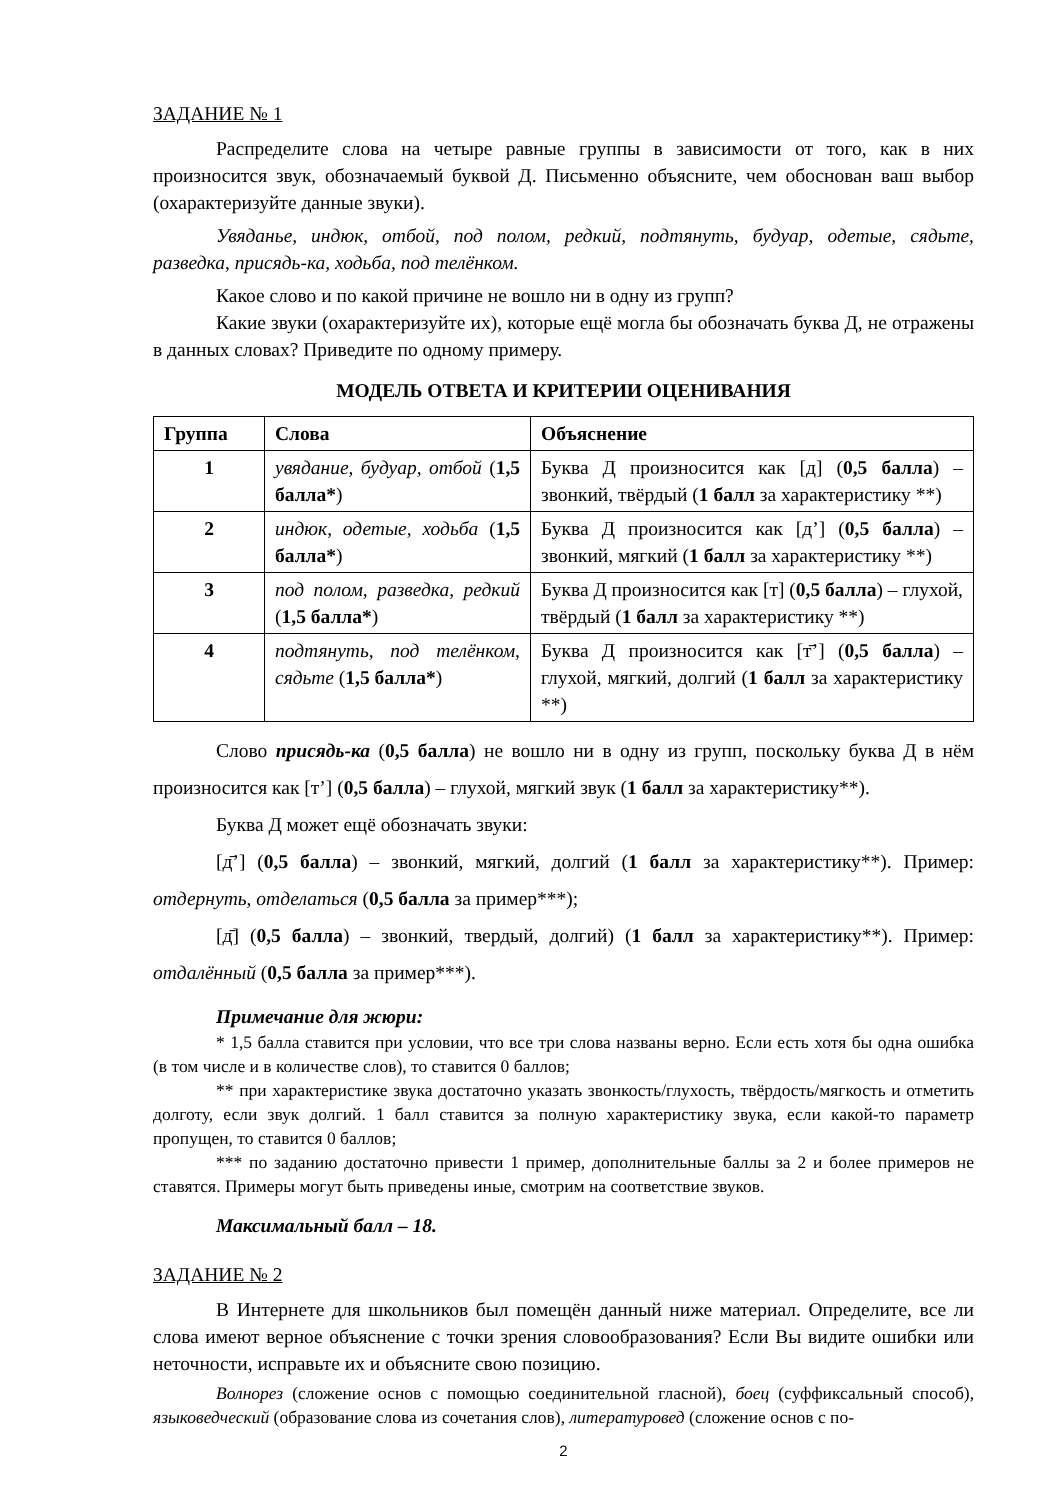ЗАДАНИЕ № 1
Распределите слова на четыре равные группы в зависимости от того, как в них произносится звук, обозначаемый буквой Д. Письменно объясните, чем обоснован ваш выбор (охарактеризуйте данные звуки).
Увяданье, индюк, отбой, под полом, редкий, подтянуть, будуар, одетые, сядьте, разведка, присядь-ка, ходьба, под телёнком.
Какое слово и по какой причине не вошло ни в одну из групп?
Какие звуки (охарактеризуйте их), которые ещё могла бы обозначать буква Д, не отражены в данных словах? Приведите по одному примеру.
МОДЕЛЬ ОТВЕТА И КРИТЕРИИ ОЦЕНИВАНИЯ
| Группа | Слова | Объяснение |
| --- | --- | --- |
| 1 | увядание, будуар, отбой ( 1,5 балла* ) | Буква Д произносится как [д] ( 0,5 балла ) – звонкий, твёрдый ( 1 балл за характеристику **) |
| 2 | индюк, одетые, ходьба ( 1,5 балла* ) | Буква Д произносится как [д’] ( 0,5 балла ) – звонкий, мягкий ( 1 балл за характеристику **) |
| 3 | под полом, разведка, редкий ( 1,5 балла* ) | Буква Д произносится как [т] ( 0,5 балла ) – глухой, твёрдый ( 1 балл за характеристику **) |
| 4 | подтянуть, под телёнком, сядьте ( 1,5 балла* ) | Буква Д произносится как [т̄’] ( 0,5 балла ) – глухой, мягкий, долгий ( 1 балл за характеристику **) |
Слово присядь-ка (0,5 балла) не вошло ни в одну из групп, поскольку буква Д в нём произносится как [т’] (0,5 балла) – глухой, мягкий звук (1 балл за характеристику**).
Буква Д может ещё обозначать звуки:
[д̄’] (0,5 балла) – звонкий, мягкий, долгий (1 балл за характеристику**). Пример: отдернуть, отделаться (0,5 балла за пример***);
[д̄] (0,5 балла) – звонкий, твердый, долгий) (1 балл за характеристику**). Пример: отдалённый (0,5 балла за пример***).
Примечание для жюри:
* 1,5 балла ставится при условии, что все три слова названы верно. Если есть хотя бы одна ошибка (в том числе и в количестве слов), то ставится 0 баллов;
** при характеристике звука достаточно указать звонкость/глухость, твёрдость/мягкость и отметить долготу, если звук долгий. 1 балл ставится за полную характеристику звука, если какой-то параметр пропущен, то ставится 0 баллов;
*** по заданию достаточно привести 1 пример, дополнительные баллы за 2 и более примеров не ставятся. Примеры могут быть приведены иные, смотрим на соответствие звуков.
Максимальный балл – 18.
ЗАДАНИЕ № 2
В Интернете для школьников был помещён данный ниже материал. Определите, все ли слова имеют верное объяснение с точки зрения словообразования? Если Вы видите ошибки или неточности, исправьте их и объясните свою позицию.
Волнорез (сложение основ с помощью соединительной гласной), боец (суффиксальный способ), языковедческий (образование слова из сочетания слов), литературовед (сложение основ с по-
2